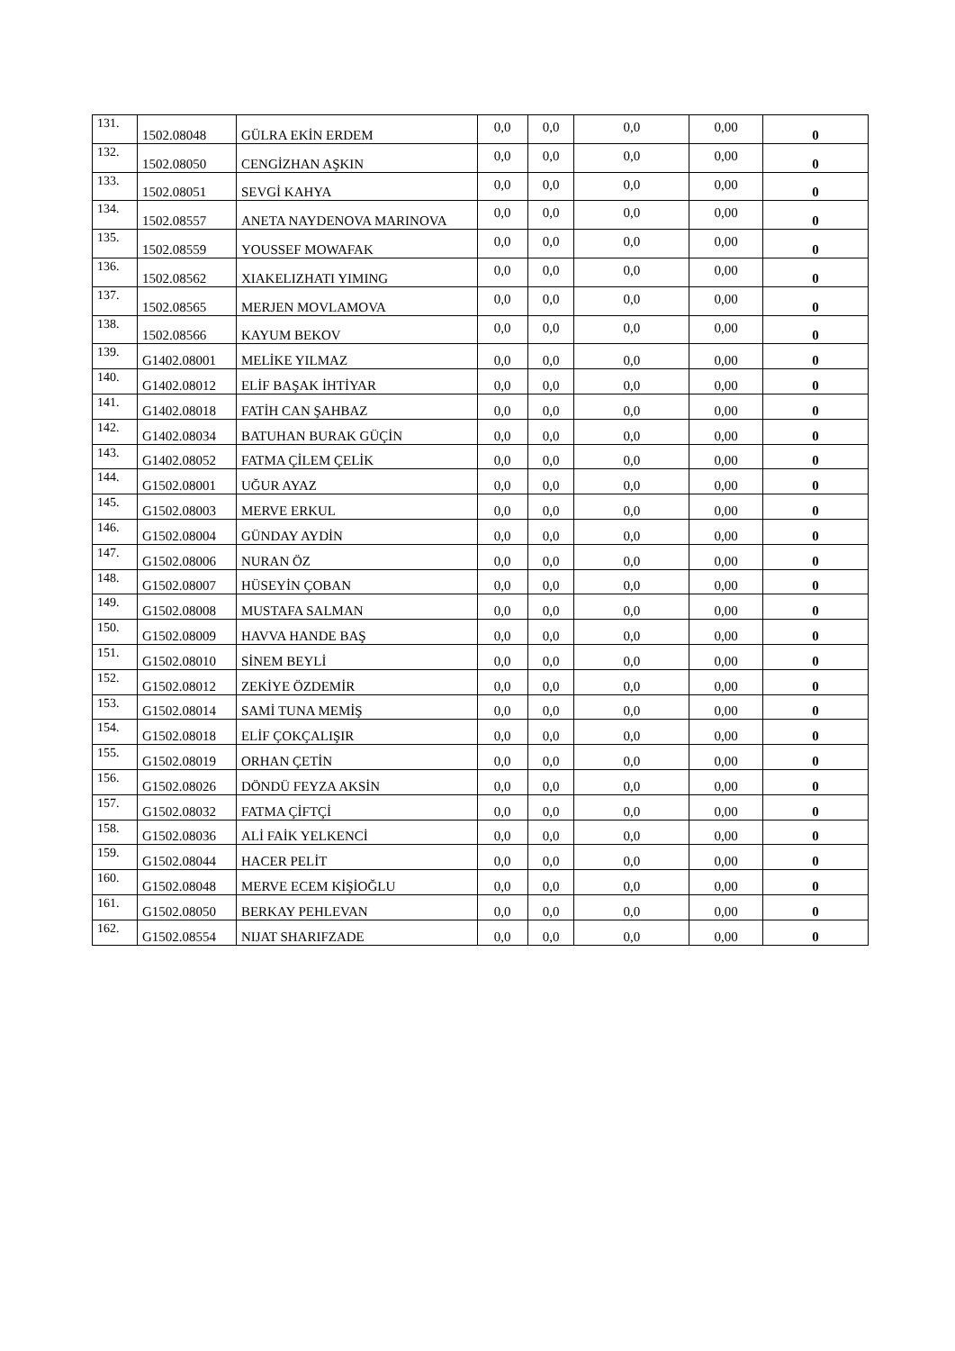| 131. | 1502.08048 | GÜLRA EKİN ERDEM | 0,0 | 0,0 | 0,0 | 0,00 | 0 |
| 132. | 1502.08050 | CENGİZHAN AŞKIN | 0,0 | 0,0 | 0,0 | 0,00 | 0 |
| 133. | 1502.08051 | SEVGİ KAHYA | 0,0 | 0,0 | 0,0 | 0,00 | 0 |
| 134. | 1502.08557 | ANETA NAYDENOVA MARINOVA | 0,0 | 0,0 | 0,0 | 0,00 | 0 |
| 135. | 1502.08559 | YOUSSEF MOWAFAK | 0,0 | 0,0 | 0,0 | 0,00 | 0 |
| 136. | 1502.08562 | XIAKELIZHATI YIMING | 0,0 | 0,0 | 0,0 | 0,00 | 0 |
| 137. | 1502.08565 | MERJEN MOVLAMOVA | 0,0 | 0,0 | 0,0 | 0,00 | 0 |
| 138. | 1502.08566 | KAYUM BEKOV | 0,0 | 0,0 | 0,0 | 0,00 | 0 |
| 139. | G1402.08001 | MELİKE YILMAZ | 0,0 | 0,0 | 0,0 | 0,00 | 0 |
| 140. | G1402.08012 | ELİF BAŞAK İHTİYAR | 0,0 | 0,0 | 0,0 | 0,00 | 0 |
| 141. | G1402.08018 | FATİH CAN ŞAHBAZ | 0,0 | 0,0 | 0,0 | 0,00 | 0 |
| 142. | G1402.08034 | BATUHAN BURAK GÜÇİN | 0,0 | 0,0 | 0,0 | 0,00 | 0 |
| 143. | G1402.08052 | FATMA ÇİLEM ÇELİK | 0,0 | 0,0 | 0,0 | 0,00 | 0 |
| 144. | G1502.08001 | UĞUR AYAZ | 0,0 | 0,0 | 0,0 | 0,00 | 0 |
| 145. | G1502.08003 | MERVE ERKUL | 0,0 | 0,0 | 0,0 | 0,00 | 0 |
| 146. | G1502.08004 | GÜNDAY AYDİN | 0,0 | 0,0 | 0,0 | 0,00 | 0 |
| 147. | G1502.08006 | NURAN ÖZ | 0,0 | 0,0 | 0,0 | 0,00 | 0 |
| 148. | G1502.08007 | HÜSEYİN ÇOBAN | 0,0 | 0,0 | 0,0 | 0,00 | 0 |
| 149. | G1502.08008 | MUSTAFA SALMAN | 0,0 | 0,0 | 0,0 | 0,00 | 0 |
| 150. | G1502.08009 | HAVVA HANDE BAŞ | 0,0 | 0,0 | 0,0 | 0,00 | 0 |
| 151. | G1502.08010 | SİNEM BEYLİ | 0,0 | 0,0 | 0,0 | 0,00 | 0 |
| 152. | G1502.08012 | ZEKİYE ÖZDEMİR | 0,0 | 0,0 | 0,0 | 0,00 | 0 |
| 153. | G1502.08014 | SAMİ TUNA MEMİŞ | 0,0 | 0,0 | 0,0 | 0,00 | 0 |
| 154. | G1502.08018 | ELİF ÇOKÇALIŞIR | 0,0 | 0,0 | 0,0 | 0,00 | 0 |
| 155. | G1502.08019 | ORHAN ÇETİN | 0,0 | 0,0 | 0,0 | 0,00 | 0 |
| 156. | G1502.08026 | DÖNDÜ FEYZA AKSİN | 0,0 | 0,0 | 0,0 | 0,00 | 0 |
| 157. | G1502.08032 | FATMA ÇİFTÇİ | 0,0 | 0,0 | 0,0 | 0,00 | 0 |
| 158. | G1502.08036 | ALİ FAİK YELKENCİ | 0,0 | 0,0 | 0,0 | 0,00 | 0 |
| 159. | G1502.08044 | HACER PELİT | 0,0 | 0,0 | 0,0 | 0,00 | 0 |
| 160. | G1502.08048 | MERVE ECEM KİŞİOĞLU | 0,0 | 0,0 | 0,0 | 0,00 | 0 |
| 161. | G1502.08050 | BERKAY PEHLEVAN | 0,0 | 0,0 | 0,0 | 0,00 | 0 |
| 162. | G1502.08554 | NIJAT SHARIFZADE | 0,0 | 0,0 | 0,0 | 0,00 | 0 |